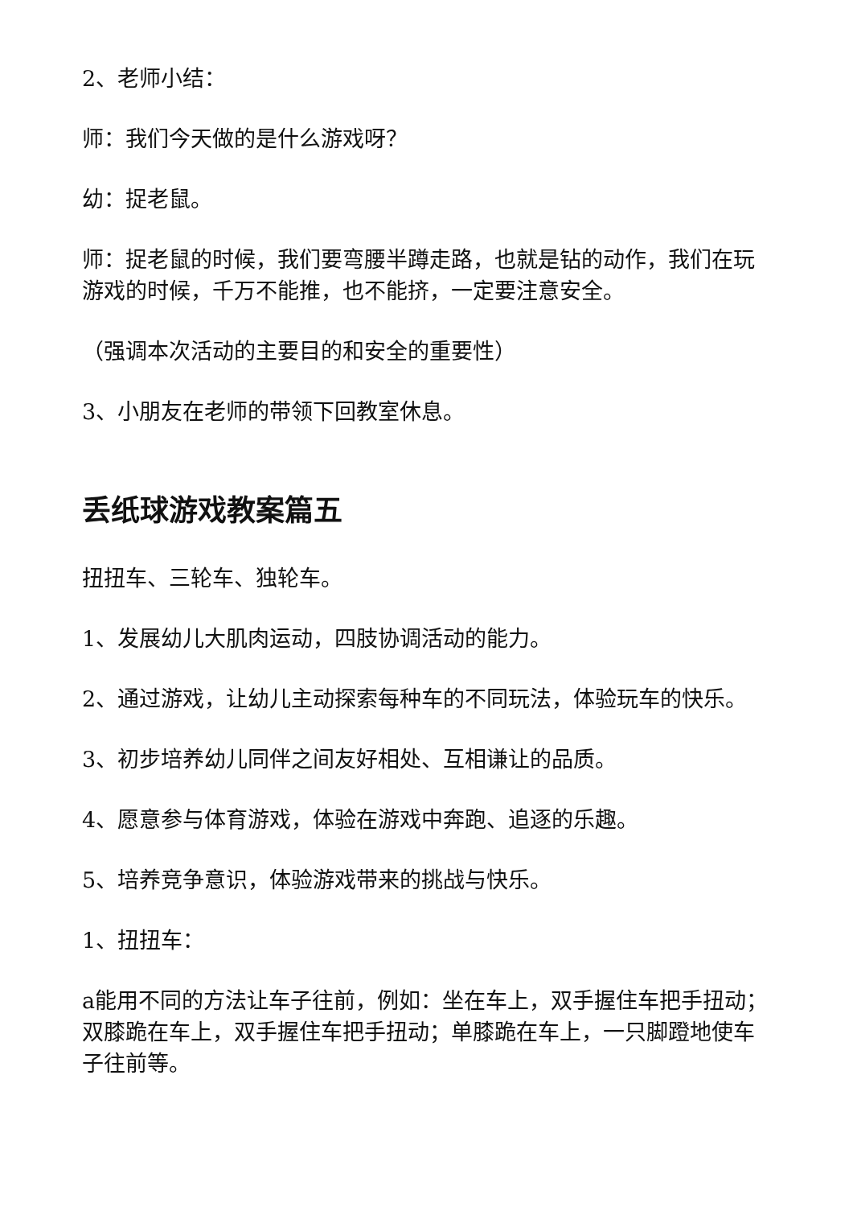2、老师小结：
师：我们今天做的是什么游戏呀？
幼：捉老鼠。
师：捉老鼠的时候，我们要弯腰半蹲走路，也就是钻的动作，我们在玩游戏的时候，千万不能推，也不能挤，一定要注意安全。
（强调本次活动的主要目的和安全的重要性）
3、小朋友在老师的带领下回教室休息。
丢纸球游戏教案篇五
扭扭车、三轮车、独轮车。
1、发展幼儿大肌肉运动，四肢协调活动的能力。
2、通过游戏，让幼儿主动探索每种车的不同玩法，体验玩车的快乐。
3、初步培养幼儿同伴之间友好相处、互相谦让的品质。
4、愿意参与体育游戏，体验在游戏中奔跑、追逐的乐趣。
5、培养竞争意识，体验游戏带来的挑战与快乐。
1、扭扭车：
a能用不同的方法让车子往前，例如：坐在车上，双手握住车把手扭动；双膝跪在车上，双手握住车把手扭动；单膝跪在车上，一只脚蹬地使车子往前等。